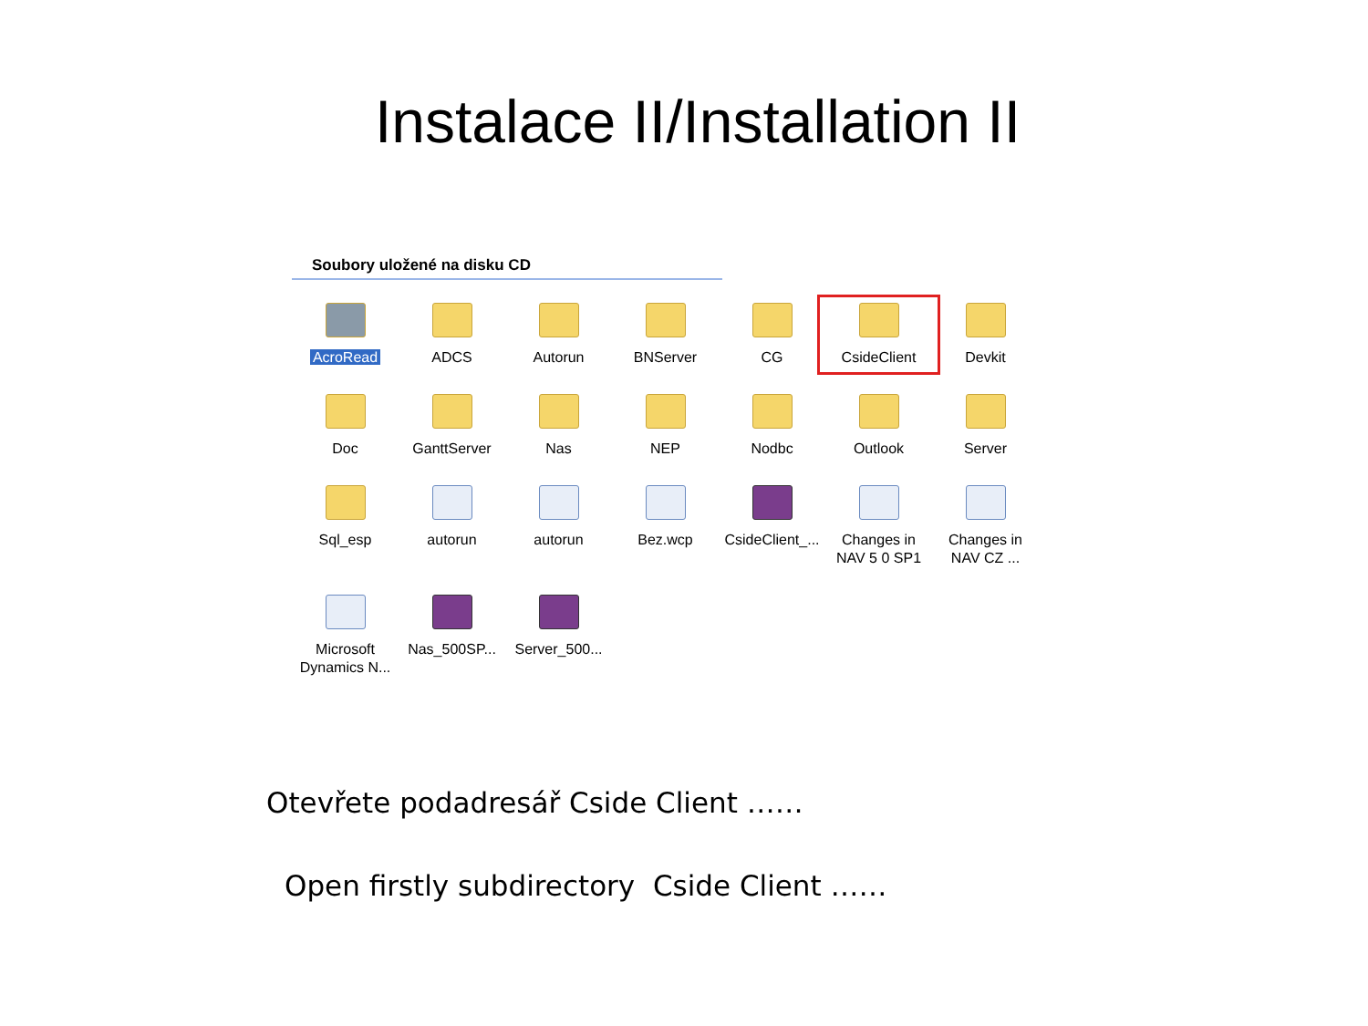Instalace II/Installation II
Soubory uložené na disku CD
AcroRead
ADCS
Autorun
BNServer
CG
CsideClient
Devkit
Doc
GanttServer
Nas
NEP
Nodbc
Outlook
Server
Sql_esp
autorun
autorun
Bez.wcp
CsideClient_...
Changes in NAV 5 0 SP1
Changes in NAV CZ ...
Microsoft Dynamics N...
Nas_500SP...
Server_500...
Otevřete podadresář Cside Client ……
Open firstly subdirectory Cside Client ……